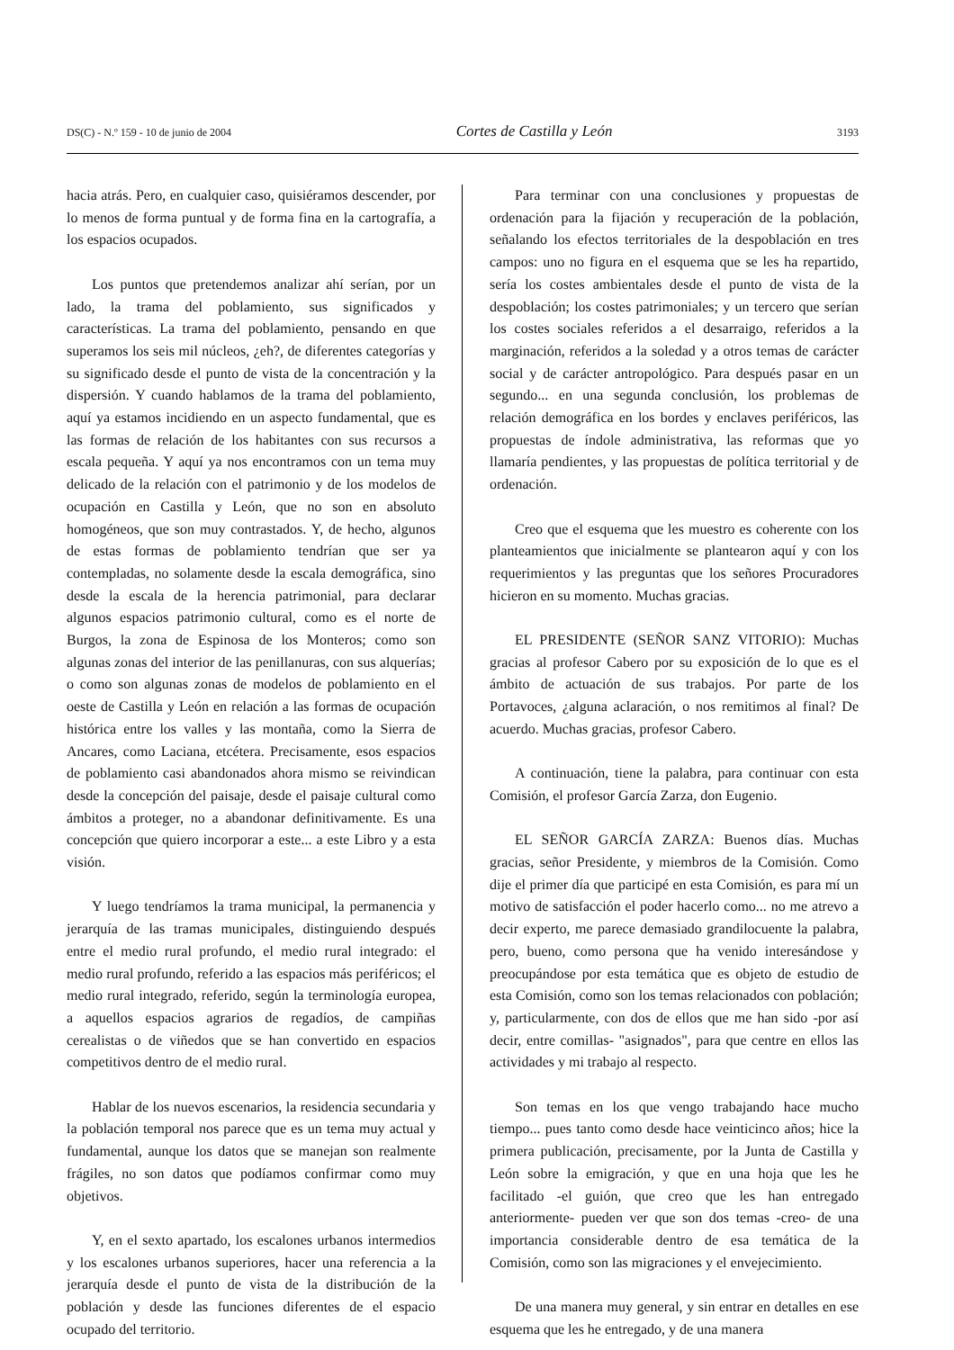DS(C) - N.º 159 - 10 de junio de 2004 Cortes de Castilla y León 3193
hacia atrás. Pero, en cualquier caso, quisiéramos descender, por lo menos de forma puntual y de forma fina en la cartografía, a los espacios ocupados.
Los puntos que pretendemos analizar ahí serían, por un lado, la trama del poblamiento, sus significados y características. La trama del poblamiento, pensando en que superamos los seis mil núcleos, ¿eh?, de diferentes categorías y su significado desde el punto de vista de la concentración y la dispersión. Y cuando hablamos de la trama del poblamiento, aquí ya estamos incidiendo en un aspecto fundamental, que es las formas de relación de los habitantes con sus recursos a escala pequeña. Y aquí ya nos encontramos con un tema muy delicado de la relación con el patrimonio y de los modelos de ocupación en Castilla y León, que no son en absoluto homogéneos, que son muy contrastados. Y, de hecho, algunos de estas formas de poblamiento tendrían que ser ya contempladas, no solamente desde la escala demográfica, sino desde la escala de la herencia patrimonial, para declarar algunos espacios patrimonio cultural, como es el norte de Burgos, la zona de Espinosa de los Monteros; como son algunas zonas del interior de las penillanuras, con sus alquerías; o como son algunas zonas de modelos de poblamiento en el oeste de Castilla y León en relación a las formas de ocupación histórica entre los valles y las montaña, como la Sierra de Ancares, como Laciana, etcétera. Precisamente, esos espacios de poblamiento casi abandonados ahora mismo se reivindican desde la concepción del paisaje, desde el paisaje cultural como ámbitos a proteger, no a abandonar definitivamente. Es una concepción que quiero incorporar a este... a este Libro y a esta visión.
Y luego tendríamos la trama municipal, la permanencia y jerarquía de las tramas municipales, distinguiendo después entre el medio rural profundo, el medio rural integrado: el medio rural profundo, referido a las espacios más periféricos; el medio rural integrado, referido, según la terminología europea, a aquellos espacios agrarios de regadíos, de campiñas cerealistas o de viñedos que se han convertido en espacios competitivos dentro de el medio rural.
Hablar de los nuevos escenarios, la residencia secundaria y la población temporal nos parece que es un tema muy actual y fundamental, aunque los datos que se manejan son realmente frágiles, no son datos que podíamos confirmar como muy objetivos.
Y, en el sexto apartado, los escalones urbanos intermedios y los escalones urbanos superiores, hacer una referencia a la jerarquía desde el punto de vista de la distribución de la población y desde las funciones diferentes de el espacio ocupado del territorio.
Para terminar con una conclusiones y propuestas de ordenación para la fijación y recuperación de la población, señalando los efectos territoriales de la despoblación en tres campos: uno no figura en el esquema que se les ha repartido, sería los costes ambientales desde el punto de vista de la despoblación; los costes patrimoniales; y un tercero que serían los costes sociales referidos a el desarraigo, referidos a la marginación, referidos a la soledad y a otros temas de carácter social y de carácter antropológico. Para después pasar en un segundo... en una segunda conclusión, los problemas de relación demográfica en los bordes y enclaves periféricos, las propuestas de índole administrativa, las reformas que yo llamaría pendientes, y las propuestas de política territorial y de ordenación.
Creo que el esquema que les muestro es coherente con los planteamientos que inicialmente se plantearon aquí y con los requerimientos y las preguntas que los señores Procuradores hicieron en su momento. Muchas gracias.
EL PRESIDENTE (SEÑOR SANZ VITORIO): Muchas gracias al profesor Cabero por su exposición de lo que es el ámbito de actuación de sus trabajos. Por parte de los Portavoces, ¿alguna aclaración, o nos remitimos al final? De acuerdo. Muchas gracias, profesor Cabero.
A continuación, tiene la palabra, para continuar con esta Comisión, el profesor García Zarza, don Eugenio.
EL SEÑOR GARCÍA ZARZA: Buenos días. Muchas gracias, señor Presidente, y miembros de la Comisión. Como dije el primer día que participé en esta Comisión, es para mí un motivo de satisfacción el poder hacerlo como... no me atrevo a decir experto, me parece demasiado grandilocuente la palabra, pero, bueno, como persona que ha venido interesándose y preocupándose por esta temática que es objeto de estudio de esta Comisión, como son los temas relacionados con población; y, particularmente, con dos de ellos que me han sido -por así decir, entre comillas- "asignados", para que centre en ellos las actividades y mi trabajo al respecto.
Son temas en los que vengo trabajando hace mucho tiempo... pues tanto como desde hace veinticinco años; hice la primera publicación, precisamente, por la Junta de Castilla y León sobre la emigración, y que en una hoja que les he facilitado -el guión, que creo que les han entregado anteriormente- pueden ver que son dos temas -creo- de una importancia considerable dentro de esa temática de la Comisión, como son las migraciones y el envejecimiento.
De una manera muy general, y sin entrar en detalles en ese esquema que les he entregado, y de una manera